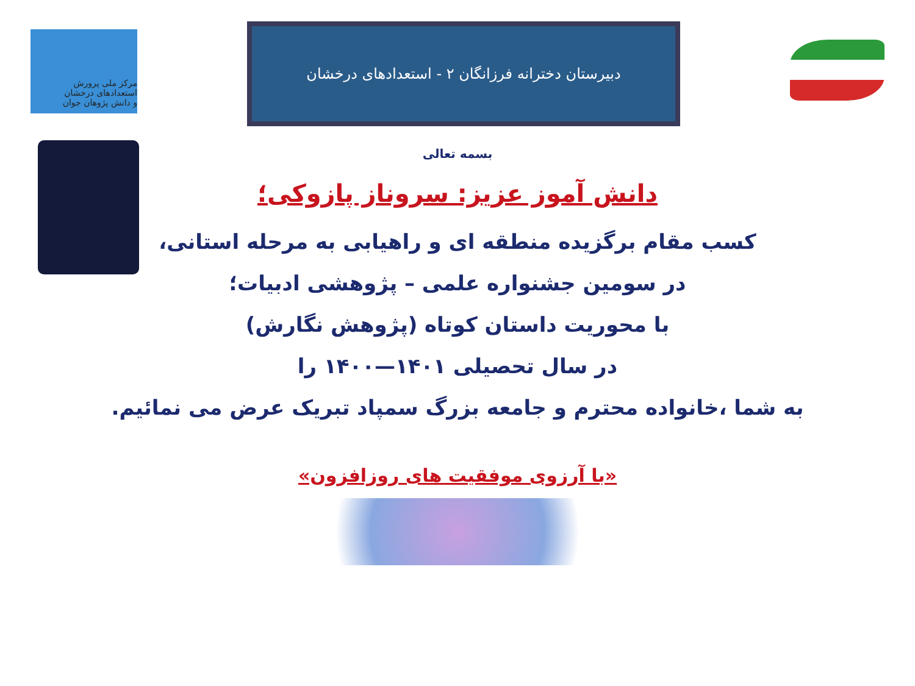دبیرستان دخترانه فرزانگان ۲ - استعدادهای درخشان
مرکز ملی پرورش استعدادهای درخشان
و دانش پژوهان جوان
بسمه تعالی
دانش آموز عزیز: سروناز پازوکی؛
کسب مقام برگزیده منطقه ای و راهیابی به مرحله استانی،
در سومین جشنواره علمی – پژوهشی ادبیات؛
با محوریت داستان کوتاه (پژوهش نگارش)
در سال تحصیلی ۱۴۰۱—۱۴۰۰ را
به شما ،خانواده محترم و جامعه بزرگ سمپاد تبریک عرض می نمائیم.
«با آرزوی موفقیت های روزافزون»